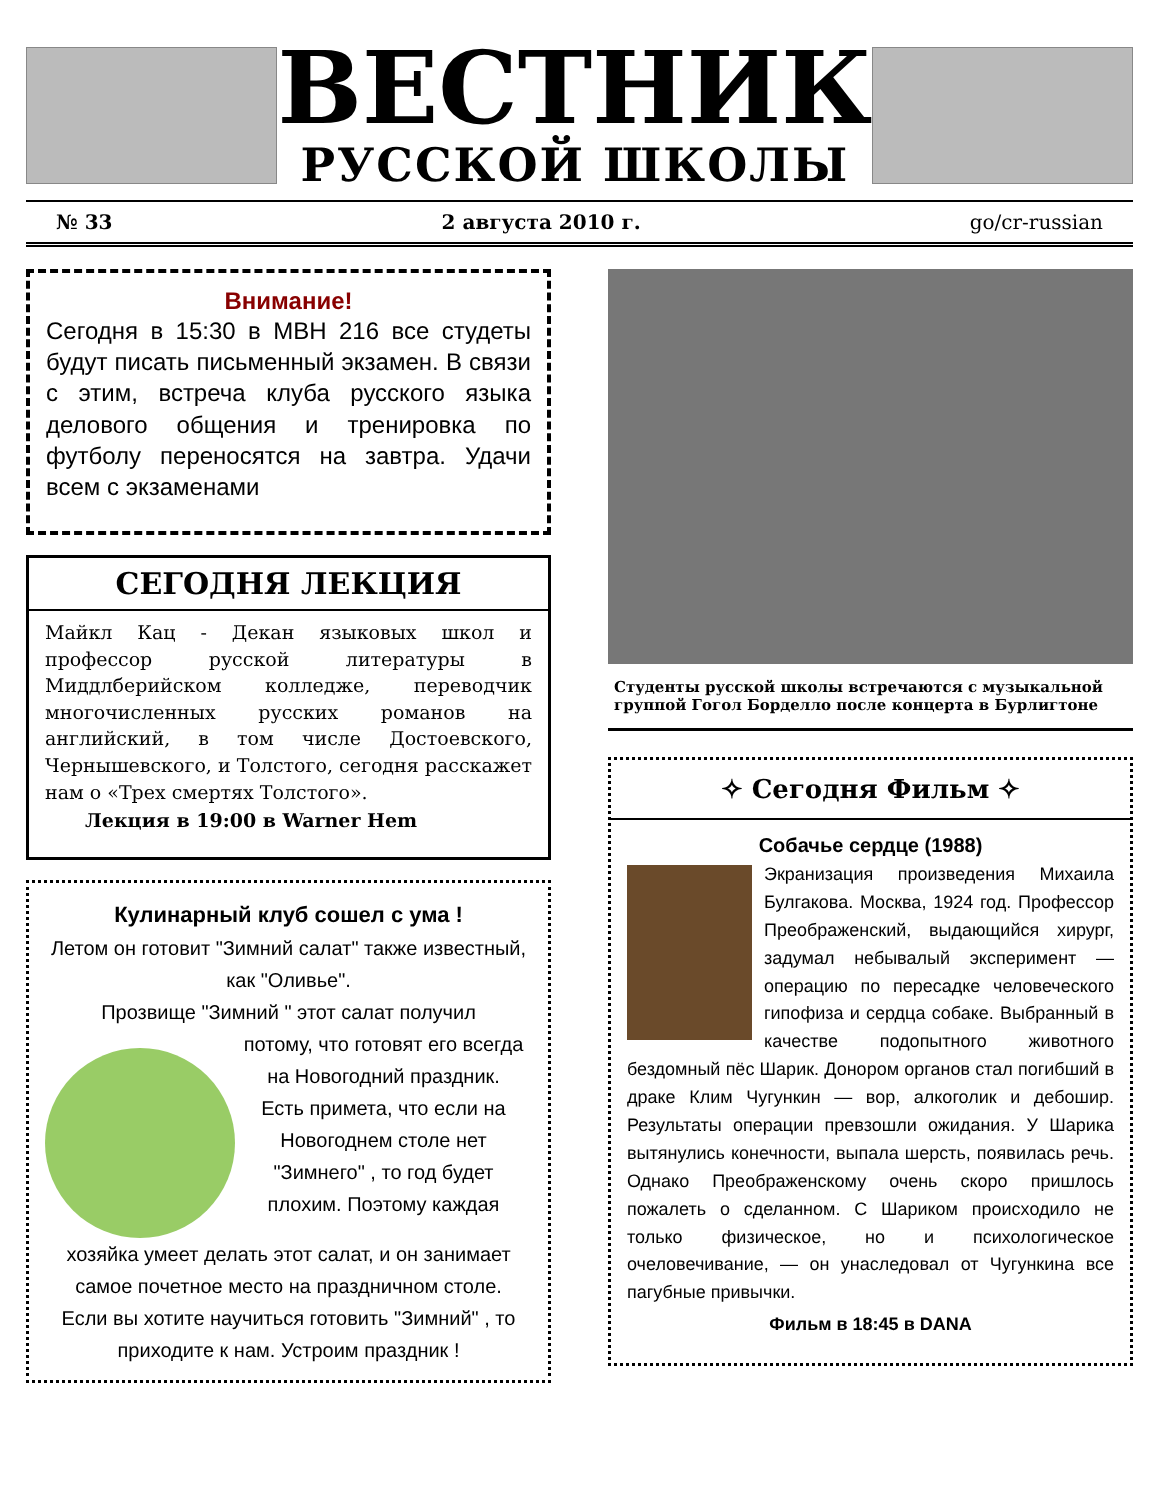ВЕСТНИК
РУССКОЙ ШКОЛЫ
№ 33 2 августа 2010 г. go/cr-russian
Внимание!
Сегодня в 15:30 в МВН 216 все студеты будут писать письменный экзамен. В связи с этим, встреча клуба русского языка делового общения и тренировка по футболу переносятся на завтра. Удачи всем с экзаменами
СЕГОДНЯ ЛЕКЦИЯ
Майкл Кац - Декан языковых школ и профессор русской литературы в Миддлберийском колледже, переводчик многочисленных русских романов на английский, в том числе Достоевского, Чернышевского, и Толстого, сегодня расскажет нам о «Трех смертях Толстого».
Лекция в 19:00 в Warner Hem
Кулинарный клуб сошел с ума !
Летом он готовит "Зимний салат" также известный, как "Оливье".
Прозвище "Зимний " этот салат получил
потому, что готовят его всегда на Новогодний праздник.
Есть примета, что если на Новогоднем столе нет "Зимнего" , то год будет плохим. Поэтому каждая
хозяйка умеет делать этот салат, и он занимает самое почетное место на праздничном столе.
Если вы хотите научиться готовить "Зимний" , то приходите к нам. Устроим праздник !
Студенты русской школы встречаются с музыкальной группой Гогол Борделло после концерта в Бурлигтоне
✧ Сегодня Фильм ✧
Собачье сердце (1988)
Экранизация произведения Михаила Булгакова. Москва, 1924 год. Профессор Преображенский, выдающийся хирург, задумал небывалый эксперимент — операцию по пересадке человеческого гипофиза и сердца собаке. Выбранный в качестве подопытного животного бездомный пёс Шарик. Донором органов стал погибший в драке Клим Чугункин — вор, алкоголик и дебошир. Результаты операции превзошли ожидания. У Шарика вытянулись конечности, выпала шерсть, появилась речь. Однако Преображенскому очень скоро пришлось пожалеть о сделанном. С Шариком происходило не только физическое, но и психологическое очеловечивание, — он унаследовал от Чугункина все пагубные привычки.
Фильм в 18:45 в DANA